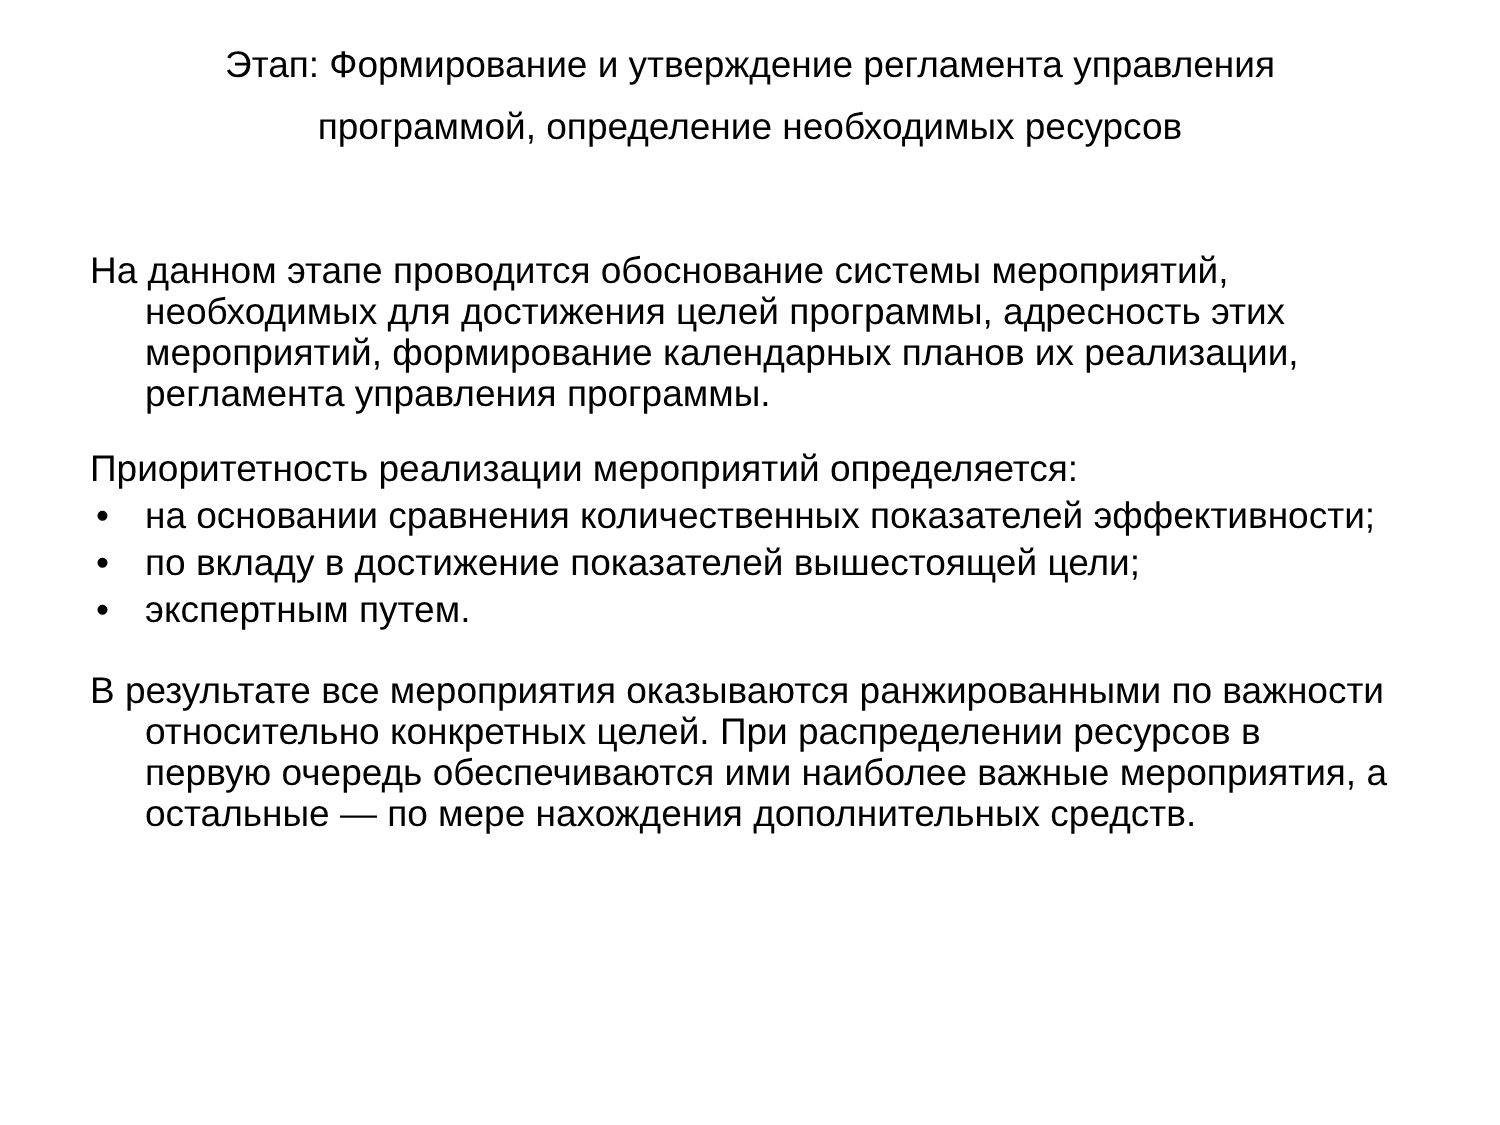Этап: Формирование и утверждение регламента управления
программой, определение необходимых ресурсов
На данном этапе проводится обоснование системы мероприятий, необходимых для достижения целей программы, адресность этих мероприятий, формирование календарных планов их реализации, регламента управления программы.
Приоритетность реализации мероприятий определяется:
• на основании сравнения количественных показателей эффективности;
• по вкладу в достижение показателей вышестоящей цели;
• экспертным путем.
В результате все мероприятия оказываются ранжированными по важности относительно конкретных целей. При распределении ресурсов в первую очередь обеспечиваются ими наиболее важные мероприятия, а остальные — по мере нахождения дополнительных средств.